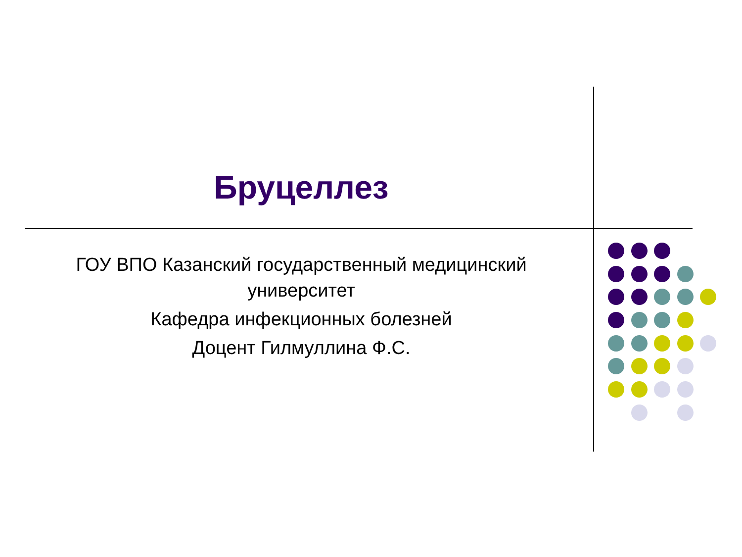Бруцеллез
ГОУ ВПО Казанский государственный медицинский университет
Кафедра инфекционных болезней
Доцент Гилмуллина Ф.С.